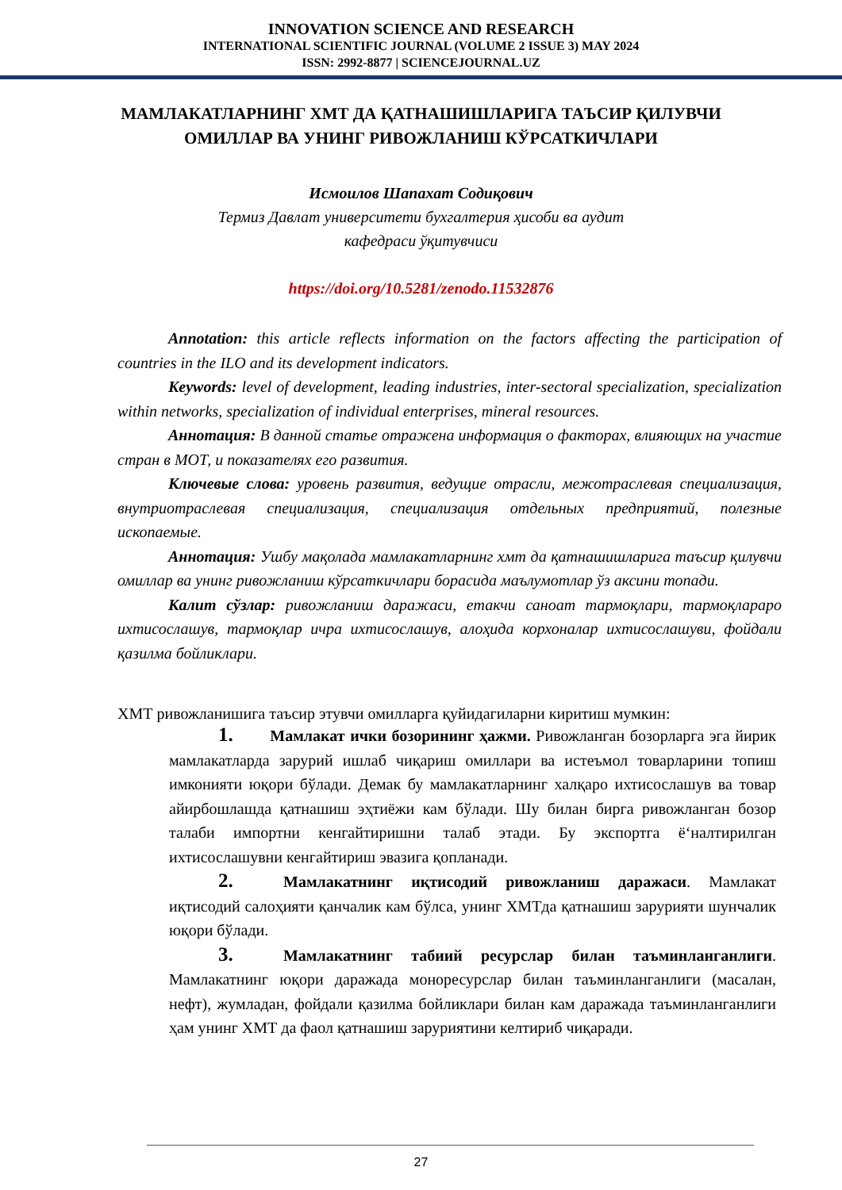INNOVATION SCIENCE AND RESEARCH
INTERNATIONAL SCIENTIFIC JOURNAL (VOLUME 2 ISSUE 3) MAY 2024
ISSN: 2992-8877 | SCIENCEJOURNAL.UZ
МАМЛАКАТЛАРНИНГ ХМТ ДА ҚАТНАШИШЛАРИГА ТАЪСИР ҚИЛУВЧИ ОМИЛЛАР ВА УНИНГ РИВОЖЛАНИШ КЎРСАТКИЧЛАРИ
Исмоилов Шапахат Содиқович
Термиз Давлат университети бухгалтерия ҳисоби ва аудит
кафедраси ўқитувчиси
https://doi.org/10.5281/zenodo.11532876
Annotation: this article reflects information on the factors affecting the participation of countries in the ILO and its development indicators.
Keywords: level of development, leading industries, inter-sectoral specialization, specialization within networks, specialization of individual enterprises, mineral resources.
Аннотация: В данной статье отражена информация о факторах, влияющих на участие стран в МОТ, и показателях его развития.
Ключевые слова: уровень развития, ведущие отрасли, межотраслевая специализация, внутриотраслевая специализация, специализация отдельных предприятий, полезные ископаемые.
Аннотация: Ушбу мақолада мамлакатларнинг хмт да қатнашишларига таъсир қилувчи омиллар ва унинг ривожланиш кўрсаткичлари борасида маълумотлар ўз аксини топади.
Калит сўзлар: ривожланиш даражаси, етакчи саноат тармоқлари, тармоқлараро ихтисослашув, тармоқлар ичра ихтисослашув, алоҳида корхоналар ихтисослашуви, фойдали қазилма бойликлари.
ХМТ ривожланишига таъсир этувчи омилларга қуйидагиларни киритиш мумкин:
1. Мамлакат ички бозорининг ҳажми. Ривожланган бозорларга эга йирик мамлакатларда зарурий ишлаб чиқариш омиллари ва истеъмол товарларини топиш имконияти юқори бўлади. Демак бу мамлакатларнинг халқаро ихтисослашув ва товар айирбошлашда қатнашиш эҳтиёжи кам бўлади. Шу билан бирга ривожланган бозор талаби импортни кенгайтиришни талаб этади. Бу экспортга ё‘налтирилган ихтисослашувни кенгайтириш эвазига қопланади.
2. Мамлакатнинг иқтисодий ривожланиш даражаси. Мамлакат иқтисодий салоҳияти қанчалик кам бўлса, унинг ХМТда қатнашиш зарурияти шунчалик юқори бўлади.
3. Мамлакатнинг табиий ресурслар билан таъминланганлиги. Мамлакатнинг юқори даражада монoресурслар билан таъминланганлиги (масалан, нефт), жумладан, фойдали қазилма бойликлари билан кам даражада таъминланганлиги ҳам унинг ХМТ да фаол қатнашиш заруриятини келтириб чиқаради.
27